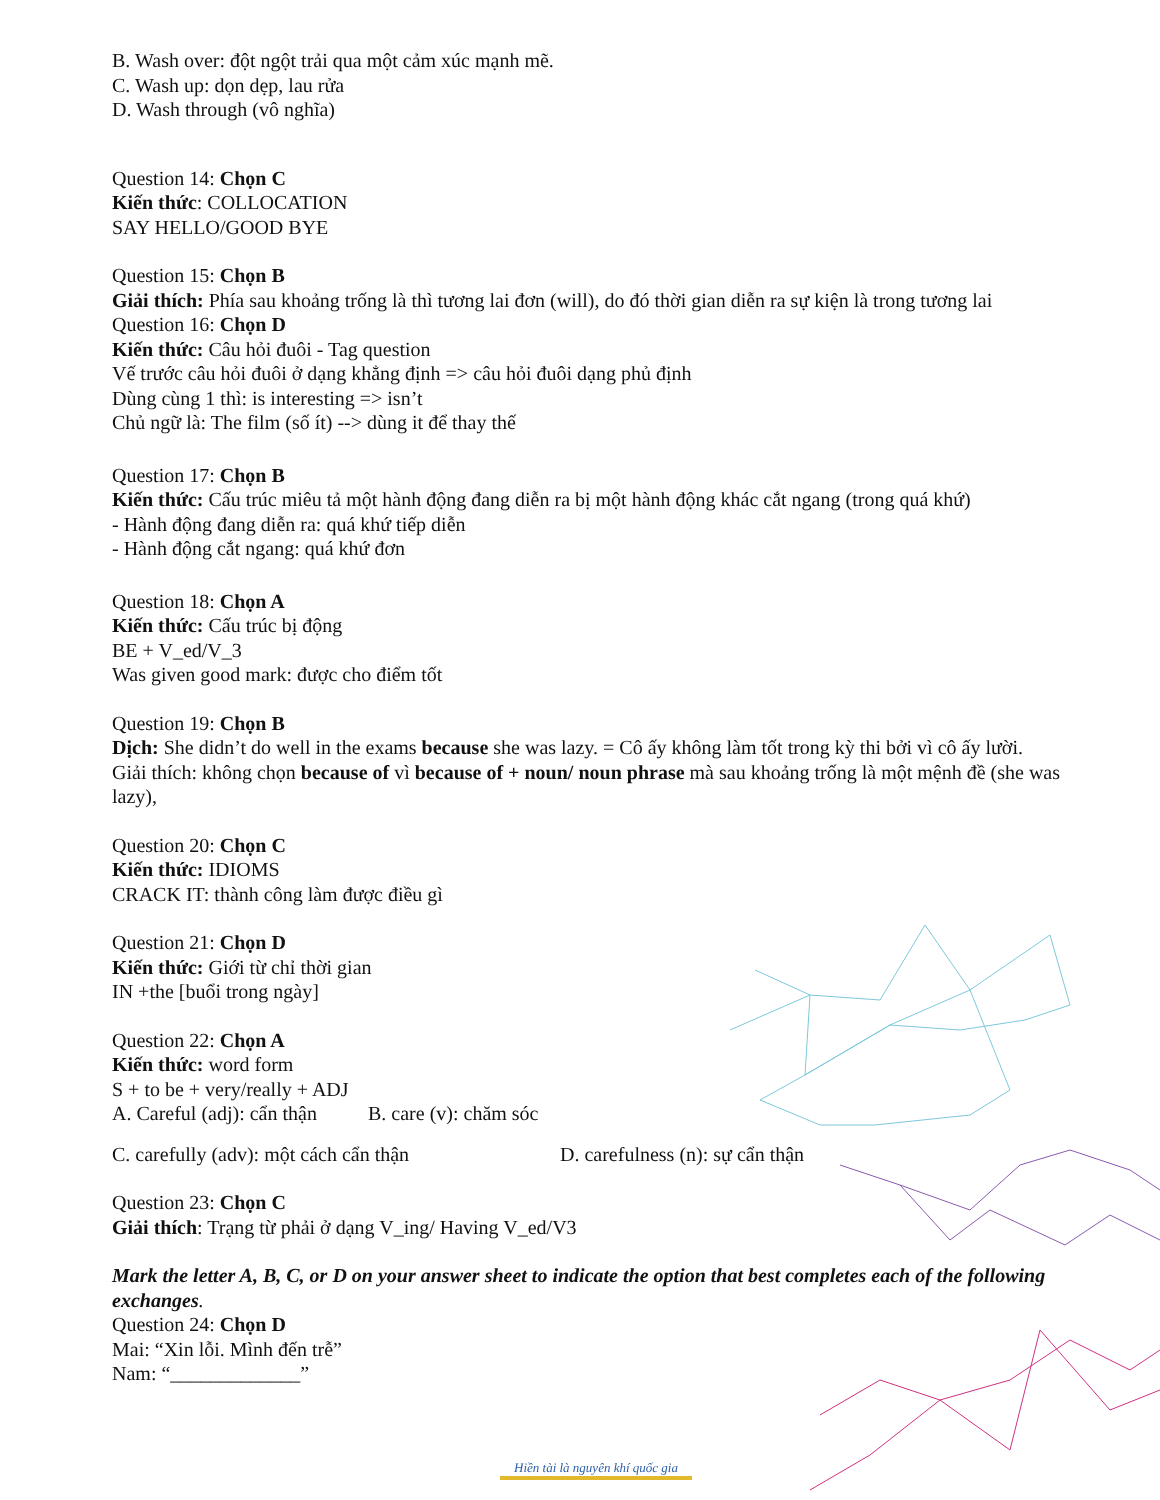B. Wash over: đột ngột trải qua một cảm xúc mạnh mẽ.
C. Wash up: dọn dẹp, lau rửa
D. Wash through (vô nghĩa)
Question 14: Chọn C
Kiến thức: COLLOCATION
SAY HELLO/GOOD BYE
Question 15: Chọn B
Giải thích: Phía sau khoảng trống là thì tương lai đơn (will), do đó thời gian diễn ra sự kiện là trong tương lai
Question 16: Chọn D
Kiến thức: Câu hỏi đuôi - Tag question
Vế trước câu hỏi đuôi ở dạng khẳng định => câu hỏi đuôi dạng phủ định
Dùng cùng 1 thì: is interesting => isn’t
Chủ ngữ là: The film (số ít) --> dùng it để thay thế
Question 17: Chọn B
Kiến thức: Cấu trúc miêu tả một hành động đang diễn ra bị một hành động khác cắt ngang (trong quá khứ)
- Hành động đang diễn ra: quá khứ tiếp diễn
- Hành động cắt ngang: quá khứ đơn
Question 18: Chọn A
Kiến thức: Cấu trúc bị động
BE + V_ed/V_3
Was given good mark: được cho điểm tốt
Question 19: Chọn B
Dịch: She didn’t do well in the exams because she was lazy. = Cô ấy không làm tốt trong kỳ thi bởi vì cô ấy lười.
Giải thích: không chọn because of vì because of + noun/ noun phrase mà sau khoảng trống là một mệnh đề (she was lazy),
Question 20: Chọn C
Kiến thức: IDIOMS
CRACK IT: thành công làm được điều gì
Question 21: Chọn D
Kiến thức: Giới từ chỉ thời gian
IN +the [buổi trong ngày]
Question 22: Chọn A
Kiến thức: word form
S + to be + very/really + ADJ
A. Careful (adj): cẩn thận B. care (v): chăm sóc
C. carefully (adv): một cách cẩn thận D. carefulness (n): sự cẩn thận
Question 23: Chọn C
Giải thích: Trạng từ phải ở dạng V_ing/ Having V_ed/V3
Mark the letter A, B, C, or D on your answer sheet to indicate the option that best completes each of the following exchanges.
Question 24: Chọn D
Mai: “Xin lỗi. Mình đến trễ”
Nam: “_____________”
Hiền tài là nguyên khí quốc gia